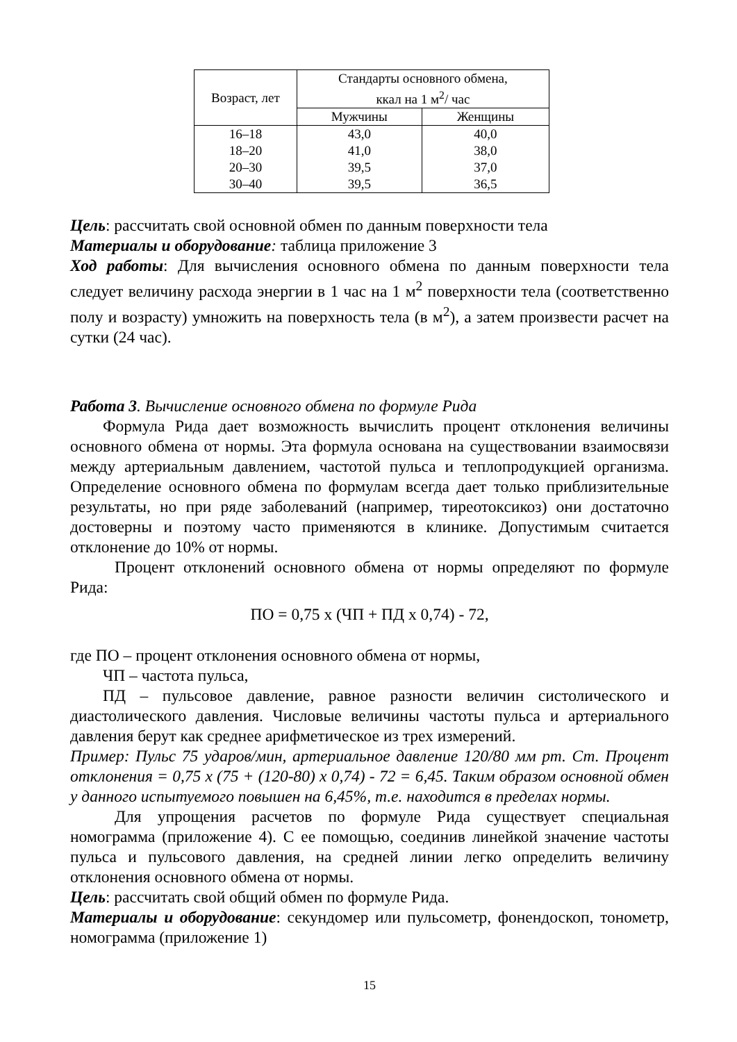| Возраст, лет | Стандарты основного обмена, ккал на 1 м<sup>2</sup>/ час | |
| --- | --- | --- |
| | Мужчины | Женщины |
| 16–18 | 43,0 | 40,0 |
| 18–20 | 41,0 | 38,0 |
| 20–30 | 39,5 | 37,0 |
| 30–40 | 39,5 | 36,5 |
Цель: рассчитать свой основной обмен по данным поверхности тела
Материалы и оборудование: таблица приложение 3
Ход работы: Для вычисления основного обмена по данным поверхности тела следует величину расхода энергии в 1 час на 1 м<sup>2</sup> поверхности тела (соответственно полу и возрасту) умножить на поверхность тела (в м<sup>2</sup>), а затем произвести расчет на сутки (24 час).
Работа 3. Вычисление основного обмена по формуле Рида
Формула Рида дает возможность вычислить процент отклонения величины основного обмена от нормы. Эта формула основана на существовании взаимосвязи между артериальным давлением, частотой пульса и теплопродукцией организма. Определение основного обмена по формулам всегда дает только приблизительные результаты, но при ряде заболеваний (например, тиреотоксикоз) они достаточно достоверны и поэтому часто применяются в клинике. Допустимым считается отклонение до 10% от нормы.
Процент отклонений основного обмена от нормы определяют по формуле Рида:
ПО = 0,75 х (ЧП + ПД х 0,74) - 72,
где ПО – процент отклонения основного обмена от нормы,
ЧП – частота пульса,
ПД – пульсовое давление, равное разности величин систолического и диастолического давления. Числовые величины частоты пульса и артериального давления берут как среднее арифметическое из трех измерений.
Пример: Пульс 75 ударов/мин, артериальное давление 120/80 мм рт. Ст. Процент отклонения = 0,75 х (75 + (120-80) х 0,74) - 72 = 6,45. Таким образом основной обмен у данного испытуемого повышен на 6,45%, т.е. находится в пределах нормы.
Для упрощения расчетов по формуле Рида существует специальная номограмма (приложение 4). С ее помощью, соединив линейкой значение частоты пульса и пульсового давления, на средней линии легко определить величину отклонения основного обмена от нормы.
Цель: рассчитать свой общий обмен по формуле Рида.
Материалы и оборудование: секундомер или пульсометр, фонендоскоп, тонометр, номограмма (приложение 1)
15